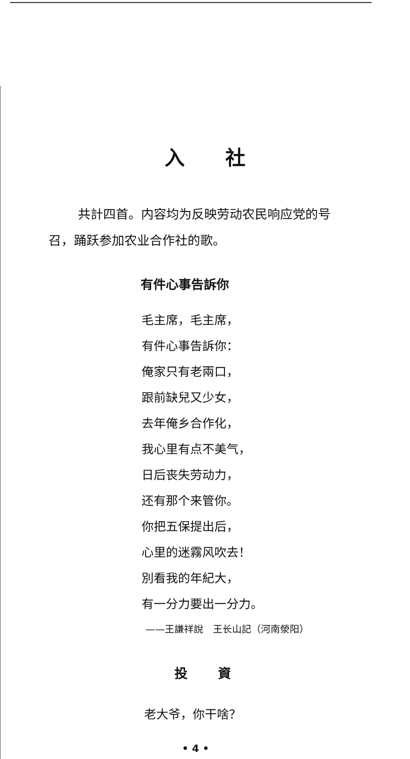入社
共計四首。内容均为反映劳动农民响应党的号召，踊跃参加农业合作社的歌。
有件心事告訴你
毛主席，毛主席，
有件心事告訴你：
俺家只有老兩口，
跟前缺兒又少女，
去年俺乡合作化，
我心里有点不美气，
日后丧失劳动力，
还有那个来管你。
你把五保提出后，
心里的迷霧风吹去！
別看我的年紀大，
有一分力要出一分力。
——王謙祥說　王长山記（河南滎阳）
投資
老大爷，你干啥？
• 4 •